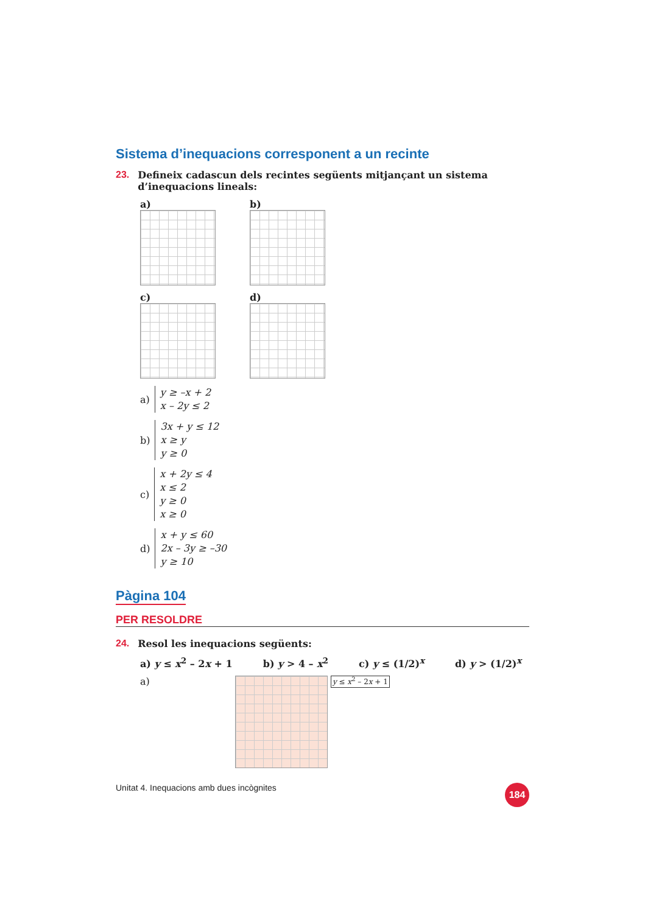Sistema d’inequacions corresponent a un recinte
23. Defineix cadascun dels recintes següents mitjançant un sistema d’inequacions lineals:
a)
b)
c)
d)
a) y ≥ –x + 2
x – 2y ≤ 2
b) 3x + y ≤ 12
x ≥ y
y ≥ 0
c) x + 2y ≤ 4
x ≤ 2
y ≥ 0
x ≥ 0
d) x + y ≤ 60
2x – 3y ≥ –30
y ≥ 10
Pàgina 104
PER RESOLDRE
24. Resol les inequacions següents:
a) y ≤ x<sup>2</sup> – 2x + 1 b) y > 4 – x<sup>2</sup> c) y ≤ (1/2)<sup>x</sup> d) y > (1/2)<sup>x</sup>
a)
y ≤ x<sup>2</sup> – 2x + 1
Unitat 4. Inequacions amb dues incògnites 184